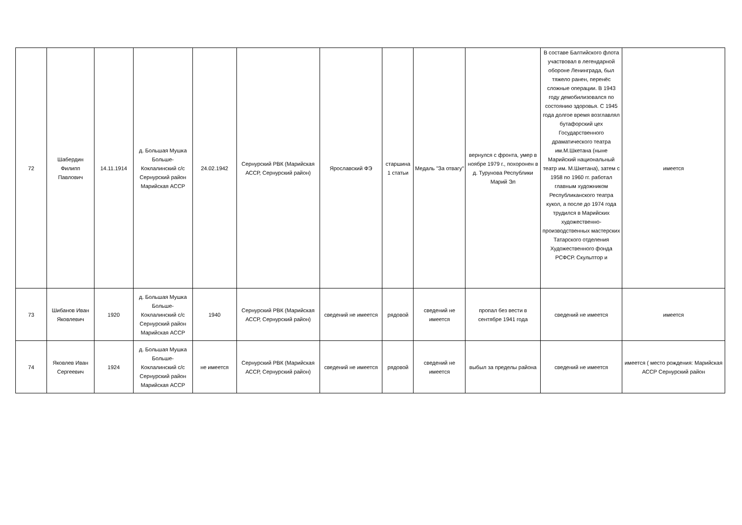| 72 | Шабердин Филипп Павлович | 14.11.1914 | д. Большая Мушка Больше-Коклалинский с/с Сернурский район Марийская АССР | 24.02.1942 | Сернурский РВК (Марийская АССР, Сернурский район) | Ярославский ФЭ | старшина 1 статьи | Медаль "За отвагу" | вернулся с фронта, умер в ноябре 1979 г., похоронен в д. Турунова Республики Марий Эл | В составе Балтийского флота участвовал в легендарной обороне Ленинграда, был тяжело ранен, перенёс сложные операции. В 1943 году демобилизовался по состоянию здоровья. С 1945 года долгое время возглавлял бутафорский цех Государственного драматического театра им.М.Шкетана (ныне Марийский национальный театр им. М.Шкетана), затем с 1958 по 1960 гг. работал главным художником Республиканского театра кукол, а после до 1974 года трудился в Марийских художественно-производственных мастерских Татарского отделения Художественного фонда РСФСР. Скульптор и | имеется |
| 73 | Шибанов Иван Яковлевич | 1920 | д. Большая Мушка Больше-Коклалинский с/с Сернурский район Марийская АССР | 1940 | Сернурский РВК (Марийская АССР, Сернурский район) | сведений не имеется | рядовой | сведений не имеется | пропал без вести в сентябре 1941 года | сведений не имеется | имеется |
| 74 | Яковлев Иван Сергеевич | 1924 | д. Большая Мушка Больше-Коклалинский с/с Сернурский район Марийская АССР | не имеется | Сернурский РВК (Марийская АССР, Сернурский район) | сведений не имеется | рядовой | сведений не имеется | выбыл за пределы района | сведений не имеется | имеется ( место рождения: Марийская АССР Сернурский район |